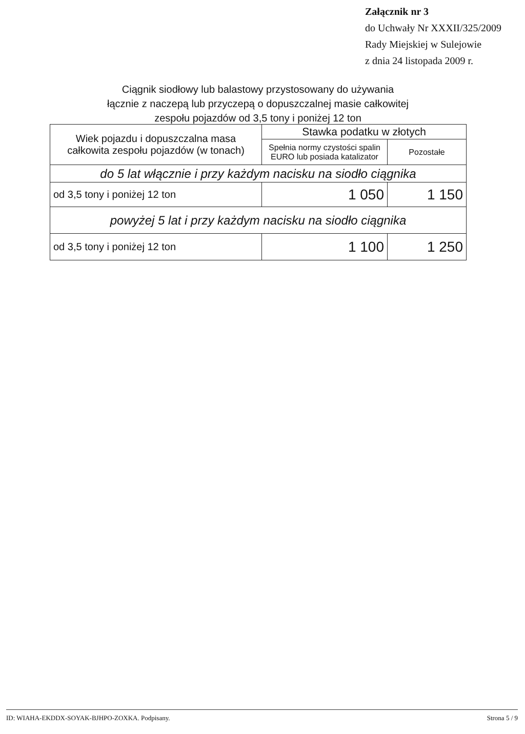Załącznik nr 3
do Uchwały Nr XXXII/325/2009
Rady Miejskiej w Sulejowie
z dnia 24 listopada 2009 r.
Ciągnik siodłowy lub balastowy przystosowany do używania
łącznie z naczepą lub przyczepą o dopuszczalnej masie całkowitej
zespołu pojazdów od 3,5 tony i poniżej 12 ton
| Wiek pojazdu i dopuszczalna masa całkowita zespołu pojazdów (w tonach) | Stawka podatku w złotych | |
| --- | --- | --- |
| | Spełnia normy czystości spalin EURO lub posiada katalizator | Pozostałe |
| do 5 lat włącznie i przy każdym nacisku na siodło ciągnika | | |
| od 3,5 tony i poniżej 12 ton | 1 050 | 1 150 |
| powyżej 5 lat i przy każdym nacisku na siodło ciągnika | | |
| od 3,5 tony i poniżej 12 ton | 1 100 | 1 250 |
ID: WIAHA-EKDDX-SOYAK-BJHPO-ZOXKA. Podpisany. Strona 5 / 9